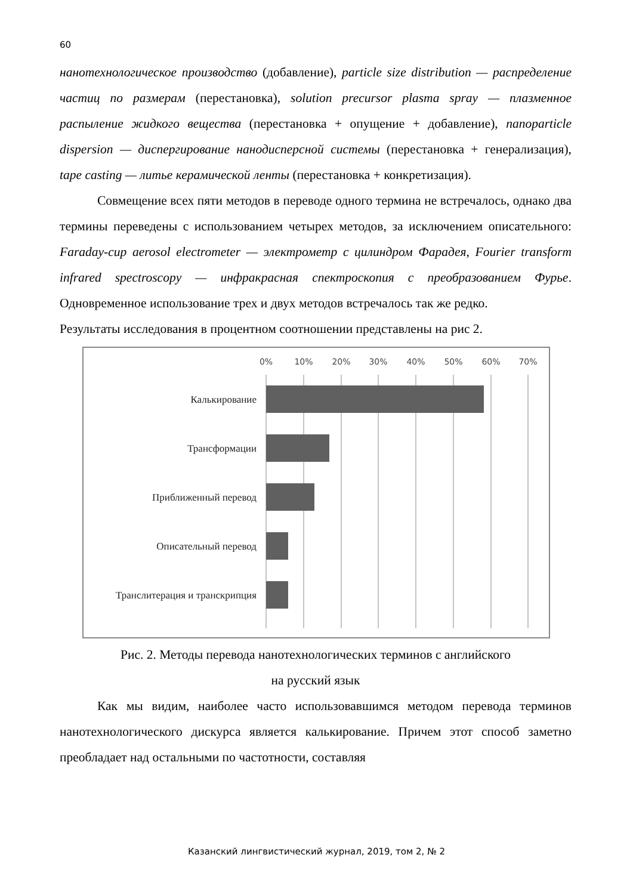60
нанотехнологическое производство (добавление), particle size distribution — распределение частиц по размерам (перестановка), solution precursor plasma spray — плазменное распыление жидкого вещества (перестановка + опущение + добавление), nanoparticle dispersion — диспергирование нанодисперсной системы (перестановка + генерализация), tape casting — литье керамической ленты (перестановка + конкретизация).
Совмещение всех пяти методов в переводе одного термина не встречалось, однако два термины переведены с использованием четырех методов, за исключением описательного: Faraday-cup aerosol electrometer — электрометр с цилиндром Фарадея, Fourier transform infrared spectroscopy — инфракрасная спектроскопия с преобразованием Фурье. Одновременное использование трех и двух методов встречалось так же редко.
Результаты исследования в процентном соотношении представлены на рис 2.
0%
10%
20%
30%
40%
50%
60%
70%
Калькирование
Трансформации
Приближенный перевод
Описательный перевод
Транслитерация и транскрипция
Рис. 2. Методы перевода нанотехнологических терминов с английского
на русский язык
Как мы видим, наиболее часто использовавшимся методом перевода терминов нанотехнологического дискурса является калькирование. Причем этот способ заметно преобладает над остальными по частотности, составляя
Казанский лингвистический журнал, 2019, том 2, № 2